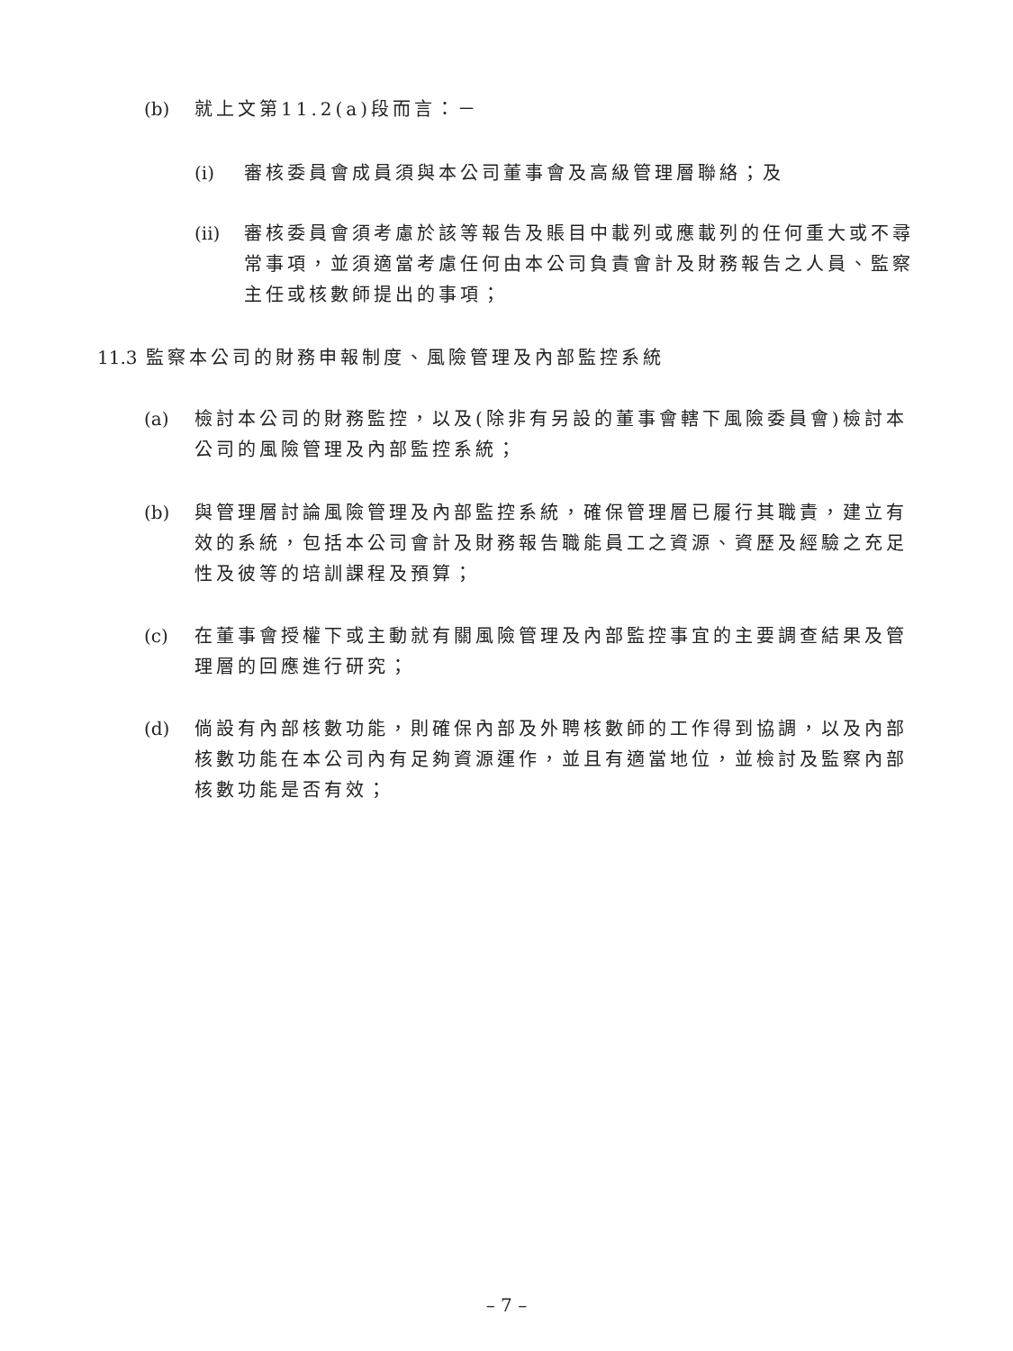(b) 就上文第11.2(a)段而言：－
(i) 審核委員會成員須與本公司董事會及高級管理層聯絡；及
(ii)
審核委員會須考慮於該等報告及賬目中載列或應載列的任何重大或不尋常事項，並須適當考慮任何由本公司負責會計及財務報告之人員、監察主任或核數師提出的事項；
11.3
監察本公司的財務申報制度、風險管理及內部監控系統
(a) 檢討本公司的財務監控，以及(除非有另設的董事會轄下風險委員會)檢討本公司的風險管理及內部監控系統；
(b) 與管理層討論風險管理及內部監控系統，確保管理層已履行其職責，建立有效的系統，包括本公司會計及財務報告職能員工之資源、資歷及經驗之充足性及彼等的培訓課程及預算；
(c) 在董事會授權下或主動就有關風險管理及內部監控事宜的主要調查結果及管理層的回應進行研究；
(d) 倘設有內部核數功能，則確保內部及外聘核數師的工作得到協調，以及內部核數功能在本公司內有足夠資源運作，並且有適當地位，並檢討及監察內部核數功能是否有效；
– 7 –